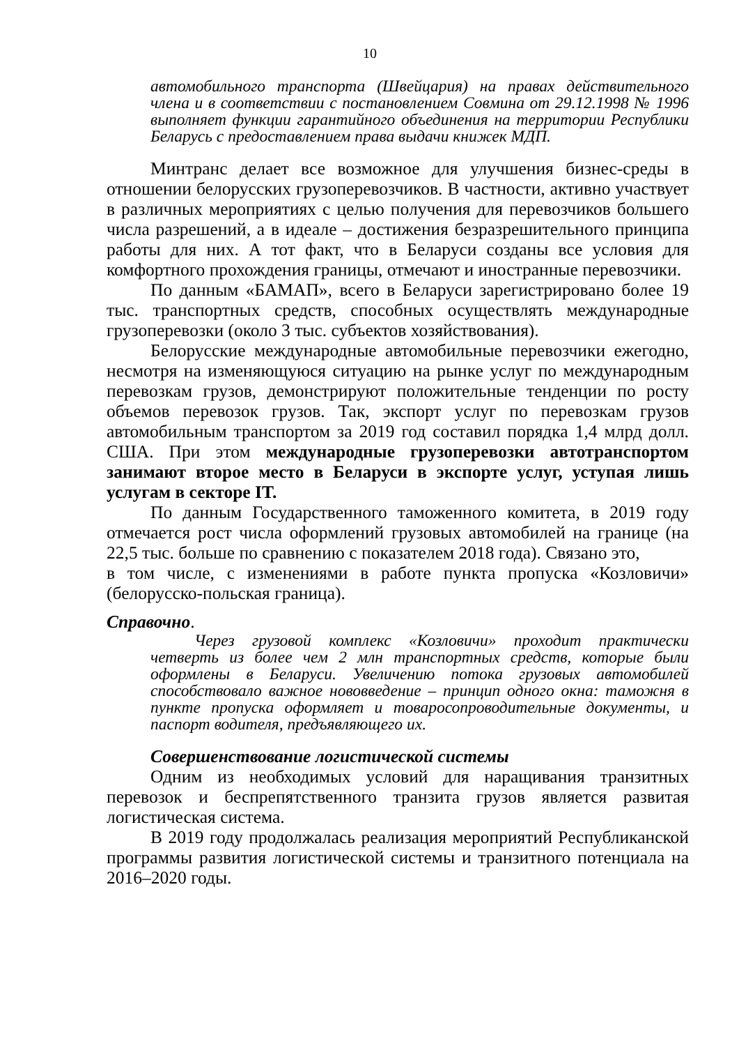10
автомобильного транспорта (Швейцария) на правах действительного члена и в соответствии с постановлением Совмина от 29.12.1998 № 1996 выполняет функции гарантийного объединения на территории Республики Беларусь с предоставлением права выдачи книжек МДП.
Минтранс делает все возможное для улучшения бизнес-среды в отношении белорусских грузоперевозчиков. В частности, активно участвует в различных мероприятиях с целью получения для перевозчиков большего числа разрешений, а в идеале – достижения безразрешительного принципа работы для них. А тот факт, что в Беларуси созданы все условия для комфортного прохождения границы, отмечают и иностранные перевозчики.
По данным «БАМАП», всего в Беларуси зарегистрировано более 19 тыс. транспортных средств, способных осуществлять международные грузоперевозки (около 3 тыс. субъектов хозяйствования).
Белорусские международные автомобильные перевозчики ежегодно, несмотря на изменяющуюся ситуацию на рынке услуг по международным перевозкам грузов, демонстрируют положительные тенденции по росту объемов перевозок грузов. Так, экспорт услуг по перевозкам грузов автомобильным транспортом за 2019 год составил порядка 1,4 млрд долл. США. При этом международные грузоперевозки автотранспортом занимают второе место в Беларуси в экспорте услуг, уступая лишь услугам в секторе IT.
По данным Государственного таможенного комитета, в 2019 году отмечается рост числа оформлений грузовых автомобилей на границе (на 22,5 тыс. больше по сравнению с показателем 2018 года). Связано это,
в том числе, с изменениями в работе пункта пропуска «Козловичи» (белорусско-польская граница).
Справочно.
Через грузовой комплекс «Козловичи» проходит практически четверть из более чем 2 млн транспортных средств, которые были оформлены в Беларуси. Увеличению потока грузовых автомобилей способствовало важное нововведение – принцип одного окна: таможня в пункте пропуска оформляет и товаросопроводительные документы, и паспорт водителя, предъявляющего их.
Совершенствование логистической системы
Одним из необходимых условий для наращивания транзитных перевозок и беспрепятственного транзита грузов является развитая логистическая система.
В 2019 году продолжалась реализация мероприятий Республиканской программы развития логистической системы и транзитного потенциала на 2016–2020 годы.